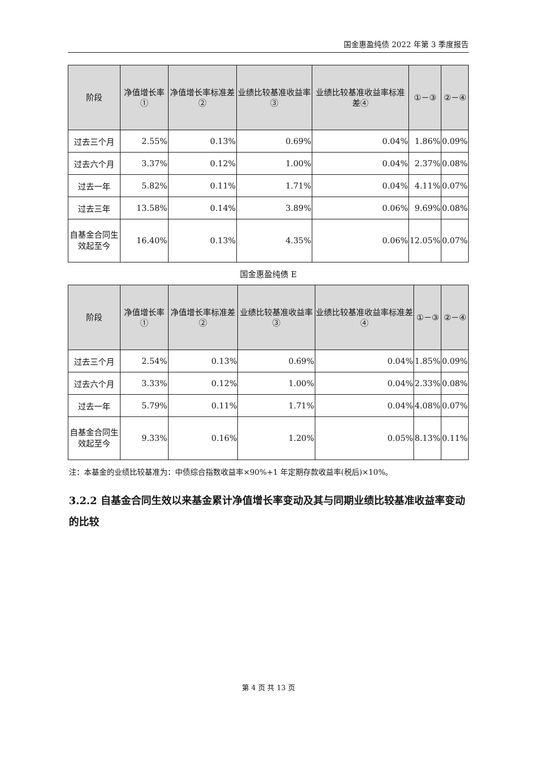国金惠盈纯债 2022 年第 3 季度报告
| 阶段 | 净值增长率① | 净值增长率标准差② | 业绩比较基准收益率③ | 业绩比较基准收益率标准差④ | ①－③ | ②－④ |
| --- | --- | --- | --- | --- | --- | --- |
| 过去三个月 | 2.55% | 0.13% | 0.69% | 0.04% | 1.86% | 0.09% |
| 过去六个月 | 3.37% | 0.12% | 1.00% | 0.04% | 2.37% | 0.08% |
| 过去一年 | 5.82% | 0.11% | 1.71% | 0.04% | 4.11% | 0.07% |
| 过去三年 | 13.58% | 0.14% | 3.89% | 0.06% | 9.69% | 0.08% |
| 自基金合同生效起至今 | 16.40% | 0.13% | 4.35% | 0.06% | 12.05% | 0.07% |
国金惠盈纯债 E
| 阶段 | 净值增长率① | 净值增长率标准差② | 业绩比较基准收益率③ | 业绩比较基准收益率标准差④ | ①－③ | ②－④ |
| --- | --- | --- | --- | --- | --- | --- |
| 过去三个月 | 2.54% | 0.13% | 0.69% | 0.04% | 1.85% | 0.09% |
| 过去六个月 | 3.33% | 0.12% | 1.00% | 0.04% | 2.33% | 0.08% |
| 过去一年 | 5.79% | 0.11% | 1.71% | 0.04% | 4.08% | 0.07% |
| 自基金合同生效起至今 | 9.33% | 0.16% | 1.20% | 0.05% | 8.13% | 0.11% |
注：本基金的业绩比较基准为：中债综合指数收益率×90%+1 年定期存款收益率(税后)×10%。
3.2.2 自基金合同生效以来基金累计净值增长率变动及其与同期业绩比较基准收益率变动的比较
第 4 页 共 13 页